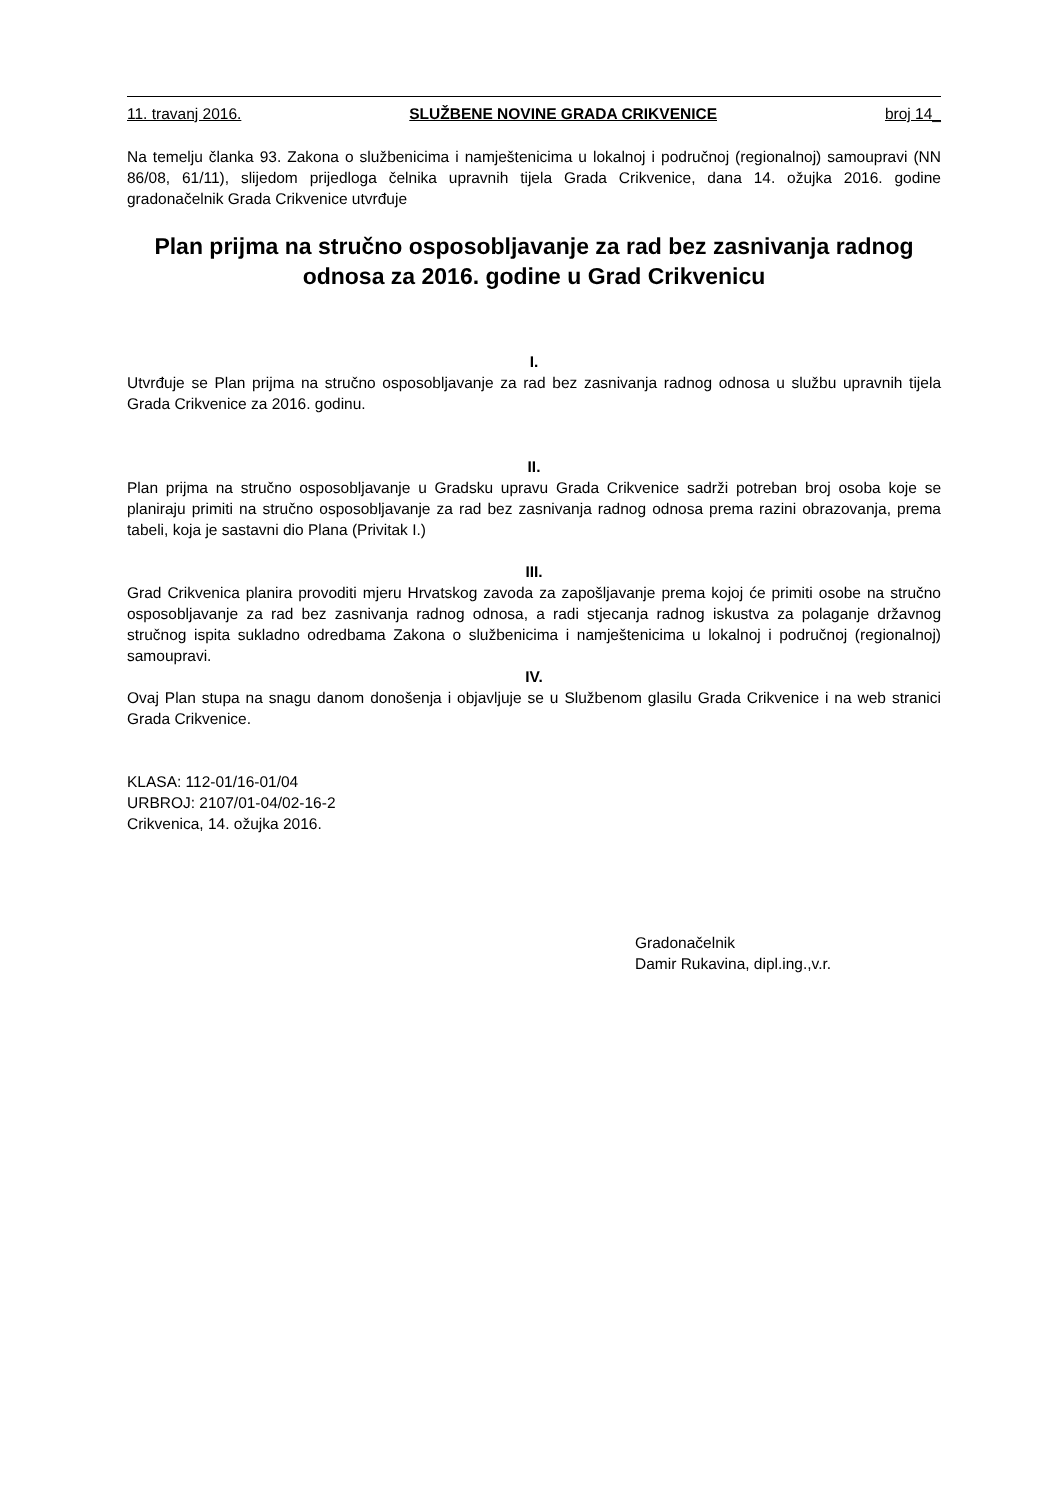11. travanj 2016. SLUŽBENE NOVINE GRADA CRIKVENICE broj 14_
Na temelju članka 93. Zakona o službenicima i namještenicima u lokalnoj i područnoj (regionalnoj) samoupravi (NN 86/08, 61/11), slijedom prijedloga čelnika upravnih tijela Grada Crikvenice, dana 14. ožujka 2016. godine gradonačelnik Grada Crikvenice utvrđuje
Plan prijma na stručno osposobljavanje za rad bez zasnivanja radnog odnosa za 2016. godine u Grad Crikvenicu
I.
Utvrđuje se Plan prijma na stručno osposobljavanje za rad bez zasnivanja radnog odnosa u službu upravnih tijela Grada Crikvenice za 2016. godinu.
II.
Plan prijma na stručno osposobljavanje u Gradsku upravu Grada Crikvenice sadrži potreban broj osoba koje se planiraju primiti na stručno osposobljavanje za rad bez zasnivanja radnog odnosa prema razini obrazovanja, prema tabeli, koja je sastavni dio Plana (Privitak I.)
III.
Grad Crikvenica planira provoditi mjeru Hrvatskog zavoda za zapošljavanje prema kojoj će primiti osobe na stručno osposobljavanje za rad bez zasnivanja radnog odnosa, a radi stjecanja radnog iskustva za polaganje državnog stručnog ispita sukladno odredbama Zakona o službenicima i namještenicima u lokalnoj i područnoj (regionalnoj) samoupravi.
IV.
Ovaj Plan stupa na snagu danom donošenja i objavljuje se u Službenom glasilu Grada Crikvenice i na web stranici Grada Crikvenice.
KLASA: 112-01/16-01/04
URBROJ: 2107/01-04/02-16-2
Crikvenica, 14. ožujka 2016.
Gradonačelnik
Damir Rukavina, dipl.ing.,v.r.